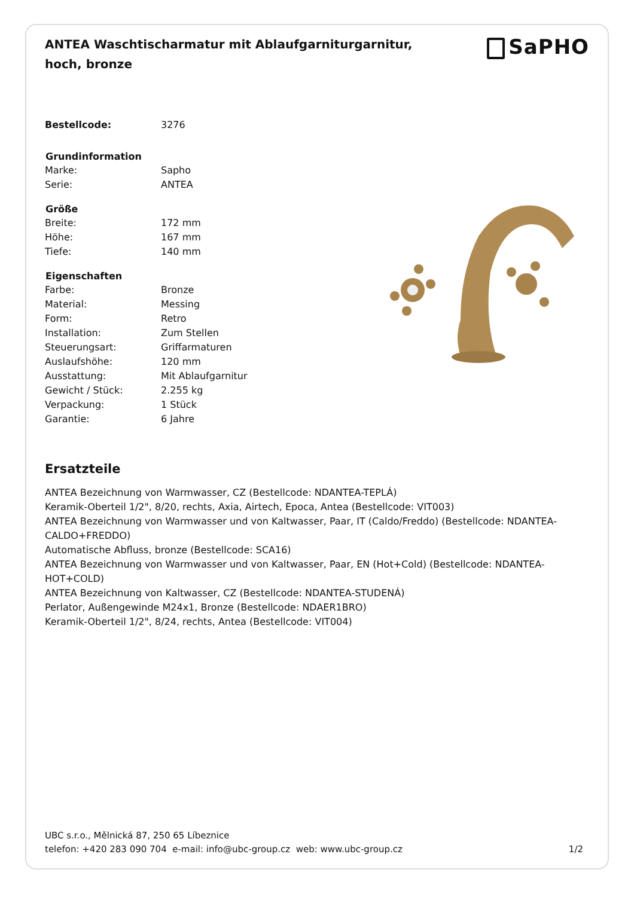ANTEA Waschtischarmatur mit Ablaufgarniturgarnitur, hoch, bronze
SaPHO
| Bestellcode: | 3276 |
| Grundinformation | |
| Marke: | Sapho |
| Serie: | ANTEA |
| Größe | |
| Breite: | 172 mm |
| Höhe: | 167 mm |
| Tiefe: | 140 mm |
| Eigenschaften | |
| Farbe: | Bronze |
| Material: | Messing |
| Form: | Retro |
| Installation: | Zum Stellen |
| Steuerungsart: | Griffarmaturen |
| Auslaufshöhe: | 120 mm |
| Ausstattung: | Mit Ablaufgarnitur |
| Gewicht / Stück: | 2.255 kg |
| Verpackung: | 1 Stück |
| Garantie: | 6 Jahre |
Ersatzteile
ANTEA Bezeichnung von Warmwasser, CZ (Bestellcode: NDANTEA-TEPLÁ)
Keramik-Oberteil 1/2", 8/20, rechts, Axia, Airtech, Epoca, Antea (Bestellcode: VIT003)
ANTEA Bezeichnung von Warmwasser und von Kaltwasser, Paar, IT (Caldo/Freddo) (Bestellcode: NDANTEA-CALDO+FREDDO)
Automatische Abfluss, bronze (Bestellcode: SCA16)
ANTEA Bezeichnung von Warmwasser und von Kaltwasser, Paar, EN (Hot+Cold) (Bestellcode: NDANTEA-HOT+COLD)
ANTEA Bezeichnung von Kaltwasser, CZ (Bestellcode: NDANTEA-STUDENÁ)
Perlator, Außengewinde M24x1, Bronze (Bestellcode: NDAER1BRO)
Keramik-Oberteil 1/2", 8/24, rechts, Antea (Bestellcode: VIT004)
UBC s.r.o., Mělnická 87, 250 65 Líbeznice
telefon: +420 283 090 704 e-mail: info@ubc-group.cz web: www.ubc-group.cz
1/2